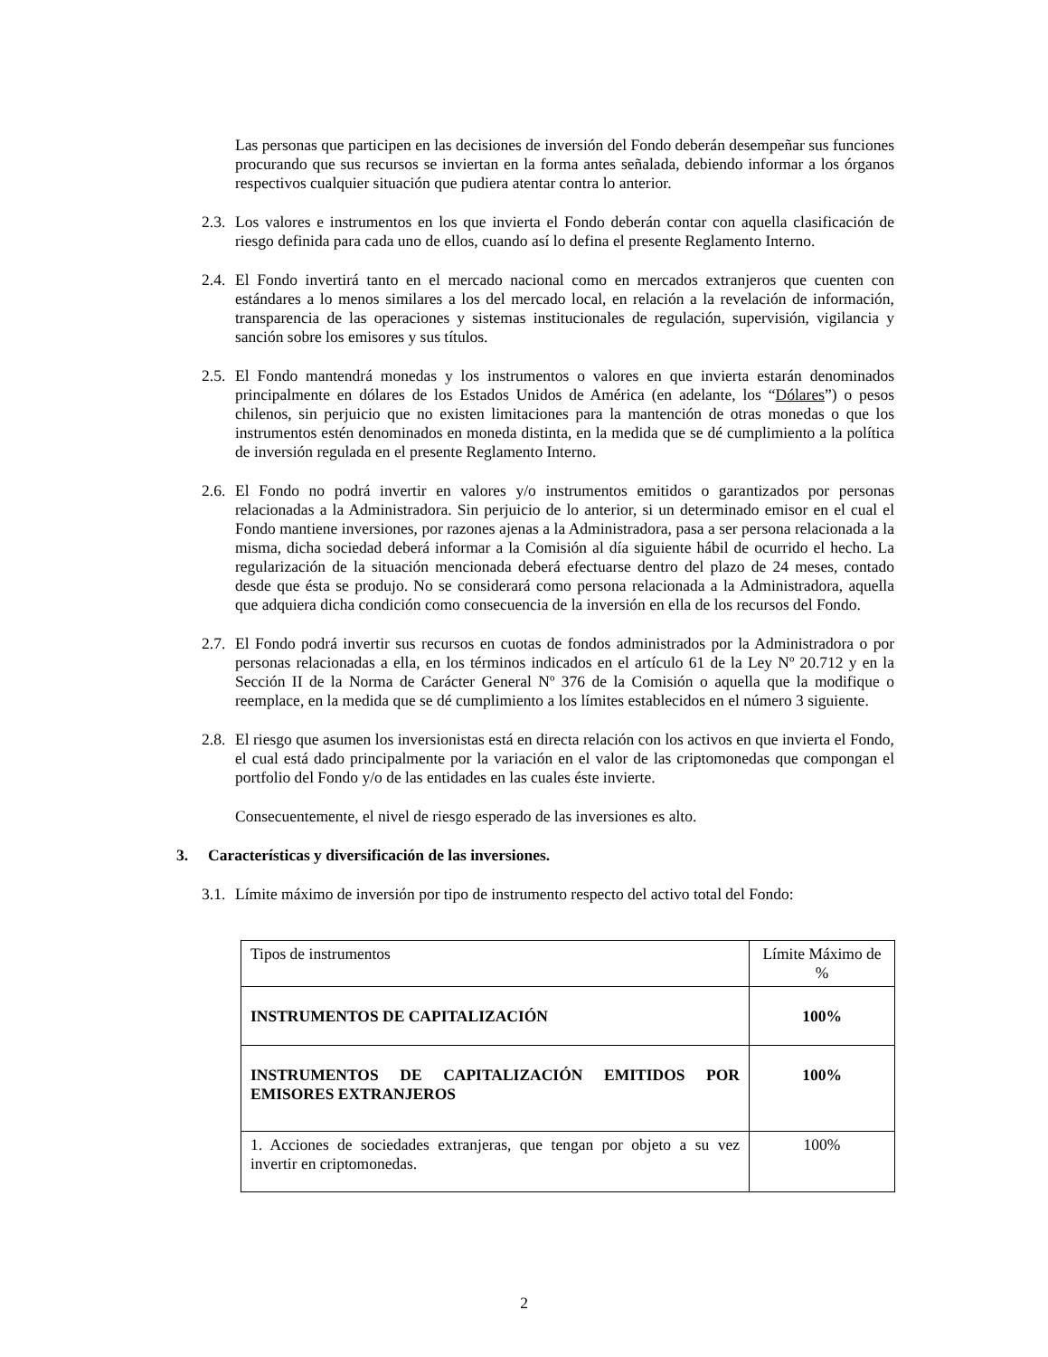Las personas que participen en las decisiones de inversión del Fondo deberán desempeñar sus funciones procurando que sus recursos se inviertan en la forma antes señalada, debiendo informar a los órganos respectivos cualquier situación que pudiera atentar contra lo anterior.
2.3. Los valores e instrumentos en los que invierta el Fondo deberán contar con aquella clasificación de riesgo definida para cada uno de ellos, cuando así lo defina el presente Reglamento Interno.
2.4. El Fondo invertirá tanto en el mercado nacional como en mercados extranjeros que cuenten con estándares a lo menos similares a los del mercado local, en relación a la revelación de información, transparencia de las operaciones y sistemas institucionales de regulación, supervisión, vigilancia y sanción sobre los emisores y sus títulos.
2.5. El Fondo mantendrá monedas y los instrumentos o valores en que invierta estarán denominados principalmente en dólares de los Estados Unidos de América (en adelante, los “Dólares”) o pesos chilenos, sin perjuicio que no existen limitaciones para la mantención de otras monedas o que los instrumentos estén denominados en moneda distinta, en la medida que se dé cumplimiento a la política de inversión regulada en el presente Reglamento Interno.
2.6. El Fondo no podrá invertir en valores y/o instrumentos emitidos o garantizados por personas relacionadas a la Administradora. Sin perjuicio de lo anterior, si un determinado emisor en el cual el Fondo mantiene inversiones, por razones ajenas a la Administradora, pasa a ser persona relacionada a la misma, dicha sociedad deberá informar a la Comisión al día siguiente hábil de ocurrido el hecho. La regularización de la situación mencionada deberá efectuarse dentro del plazo de 24 meses, contado desde que ésta se produjo. No se considerará como persona relacionada a la Administradora, aquella que adquiera dicha condición como consecuencia de la inversión en ella de los recursos del Fondo.
2.7. El Fondo podrá invertir sus recursos en cuotas de fondos administrados por la Administradora o por personas relacionadas a ella, en los términos indicados en el artículo 61 de la Ley Nº 20.712 y en la Sección II de la Norma de Carácter General Nº 376 de la Comisión o aquella que la modifique o reemplace, en la medida que se dé cumplimiento a los límites establecidos en el número 3 siguiente.
2.8. El riesgo que asumen los inversionistas está en directa relación con los activos en que invierta el Fondo, el cual está dado principalmente por la variación en el valor de las criptomonedas que compongan el portfolio del Fondo y/o de las entidades en las cuales éste invierte.
Consecuentemente, el nivel de riesgo esperado de las inversiones es alto.
3. Características y diversificación de las inversiones.
3.1. Límite máximo de inversión por tipo de instrumento respecto del activo total del Fondo:
| Tipos de instrumentos | Límite Máximo de % |
| INSTRUMENTOS DE CAPITALIZACIÓN | 100% |
| INSTRUMENTOS DE CAPITALIZACIÓN EMITIDOS POR EMISORES EXTRANJEROS | 100% |
| 1. Acciones de sociedades extranjeras, que tengan por objeto a su vez invertir en criptomonedas. | 100% |
2